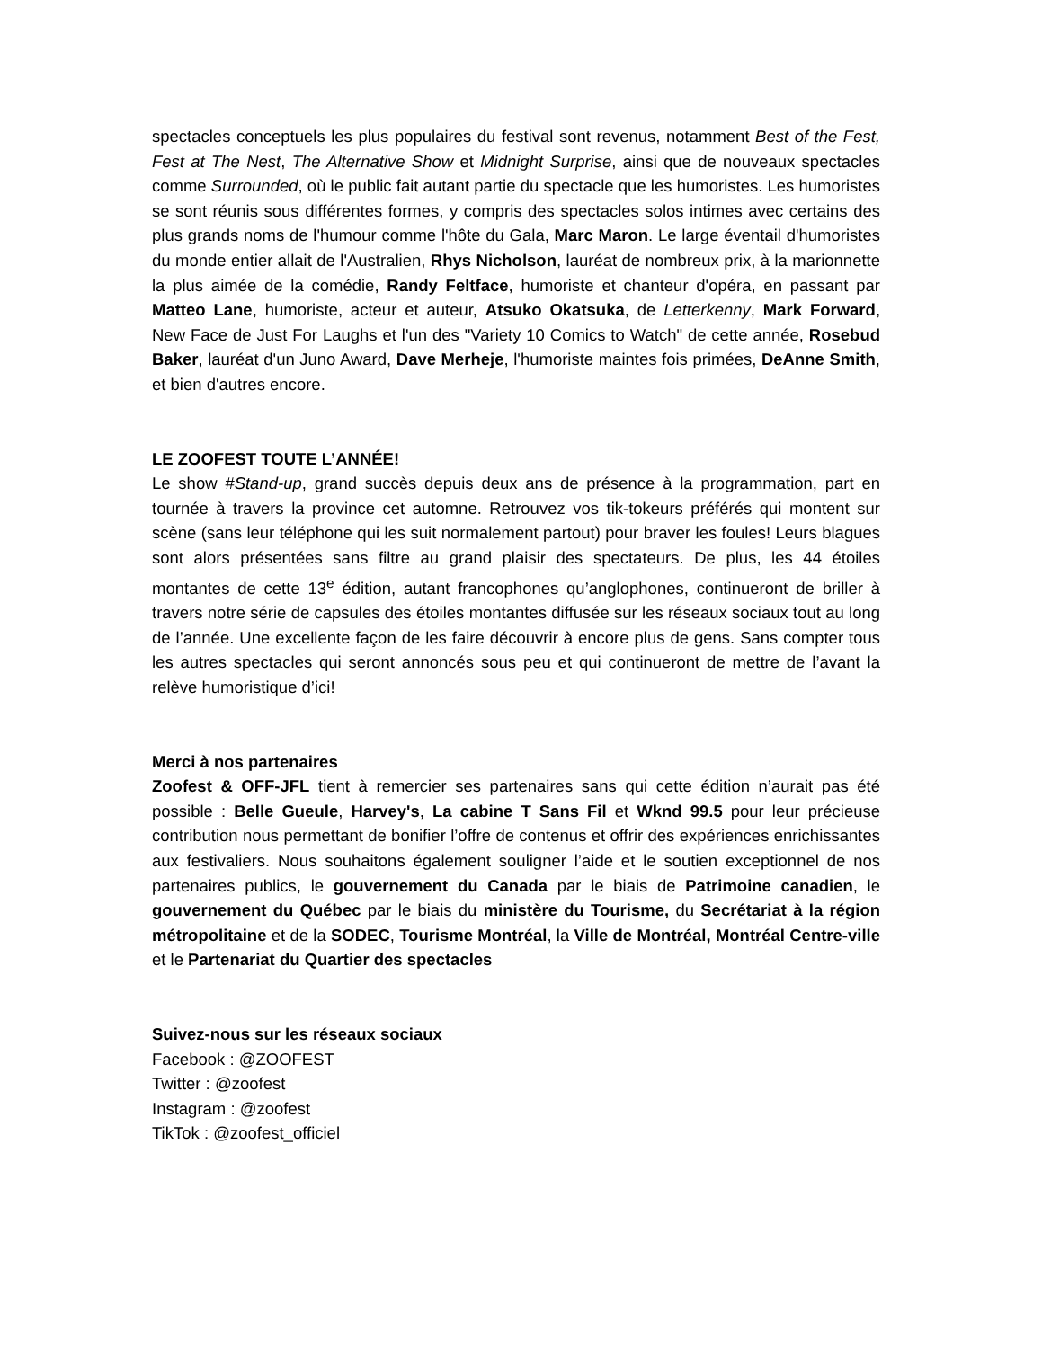spectacles conceptuels les plus populaires du festival sont revenus, notamment Best of the Fest, Fest at The Nest, The Alternative Show et Midnight Surprise, ainsi que de nouveaux spectacles comme Surrounded, où le public fait autant partie du spectacle que les humoristes. Les humoristes se sont réunis sous différentes formes, y compris des spectacles solos intimes avec certains des plus grands noms de l'humour comme l'hôte du Gala, Marc Maron. Le large éventail d'humoristes du monde entier allait de l'Australien, Rhys Nicholson, lauréat de nombreux prix, à la marionnette la plus aimée de la comédie, Randy Feltface, humoriste et chanteur d'opéra, en passant par Matteo Lane, humoriste, acteur et auteur, Atsuko Okatsuka, de Letterkenny, Mark Forward, New Face de Just For Laughs et l'un des "Variety 10 Comics to Watch" de cette année, Rosebud Baker, lauréat d'un Juno Award, Dave Merheje, l'humoriste maintes fois primées, DeAnne Smith, et bien d'autres encore.
LE ZOOFEST TOUTE L’ANNÉE!
Le show #Stand-up, grand succès depuis deux ans de présence à la programmation, part en tournée à travers la province cet automne. Retrouvez vos tik-tokeurs préférés qui montent sur scène (sans leur téléphone qui les suit normalement partout) pour braver les foules! Leurs blagues sont alors présentées sans filtre au grand plaisir des spectateurs. De plus, les 44 étoiles montantes de cette 13<sup>e</sup> édition, autant francophones qu’anglophones, continueront de briller à travers notre série de capsules des étoiles montantes diffusée sur les réseaux sociaux tout au long de l’année. Une excellente façon de les faire découvrir à encore plus de gens. Sans compter tous les autres spectacles qui seront annoncés sous peu et qui continueront de mettre de l’avant la relève humoristique d’ici!
Merci à nos partenaires
Zoofest & OFF-JFL tient à remercier ses partenaires sans qui cette édition n’aurait pas été possible : Belle Gueule, Harvey's, La cabine T Sans Fil et Wknd 99.5 pour leur précieuse contribution nous permettant de bonifier l’offre de contenus et offrir des expériences enrichissantes aux festivaliers. Nous souhaitons également souligner l’aide et le soutien exceptionnel de nos partenaires publics, le gouvernement du Canada par le biais de Patrimoine canadien, le gouvernement du Québec par le biais du ministère du Tourisme, du Secrétariat à la région métropolitaine et de la SODEC, Tourisme Montréal, la Ville de Montréal, Montréal Centre-ville et le Partenariat du Quartier des spectacles
Suivez-nous sur les réseaux sociaux
Facebook : @ZOOFEST
Twitter : @zoofest
Instagram : @zoofest
TikTok : @zoofest_officiel